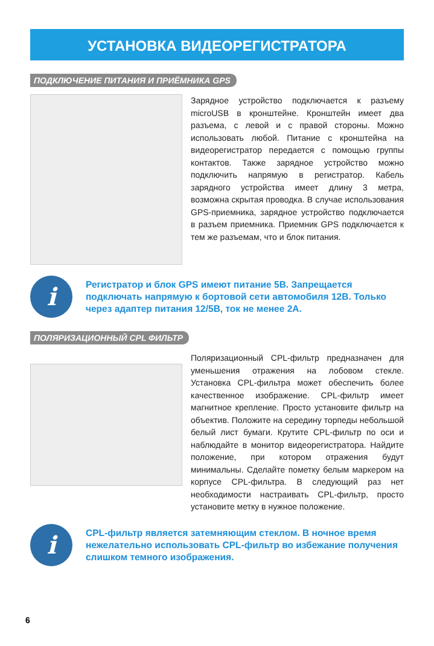УСТАНОВКА ВИДЕОРЕГИСТРАТОРА
ПОДКЛЮЧЕНИЕ ПИТАНИЯ И ПРИЁМНИКА GPS
Зарядное устройство подключается к разъему microUSB в кронштейне. Кронштейн имеет два разъема, с левой и с правой стороны. Можно использовать любой. Питание с кронштейна на видеорегистратор передается с помощью группы контактов. Также зарядное устройство можно подключить напрямую в регистратор. Кабель зарядного устройства имеет длину 3 метра, возможна скрытая проводка. В случае использования GPS-приемника, зарядное устройство подключается в разъем приемника. Приемник GPS подключается к тем же разъемам, что и блок питания.
i
Регистратор и блок GPS имеют питание 5В. Запрещается подключать напрямую к бортовой сети автомобиля 12В. Только через адаптер питания 12/5В, ток не менее 2А.
ПОЛЯРИЗАЦИОННЫЙ CPL ФИЛЬТР
Поляризационный CPL-фильтр предназначен для уменьшения отражения на лобовом стекле. Установка CPL-фильтра может обеспечить более качественное изображение. CPL-фильтр имеет магнитное крепление. Просто установите фильтр на объектив. Положите на середину торпеды небольшой белый лист бумаги. Крутите CPL-фильтр по оси и наблюдайте в монитор видеорегистратора. Найдите положение, при котором отражения будут минимальны. Сделайте пометку белым маркером на корпусе CPL-фильтра. В следующий раз нет необходимости настраивать CPL-фильтр, просто установите метку в нужное положение.
i
CPL-фильтр является затемняющим стеклом. В ночное время нежелательно использовать CPL-фильтр во избежание получения слишком темного изображения.
6